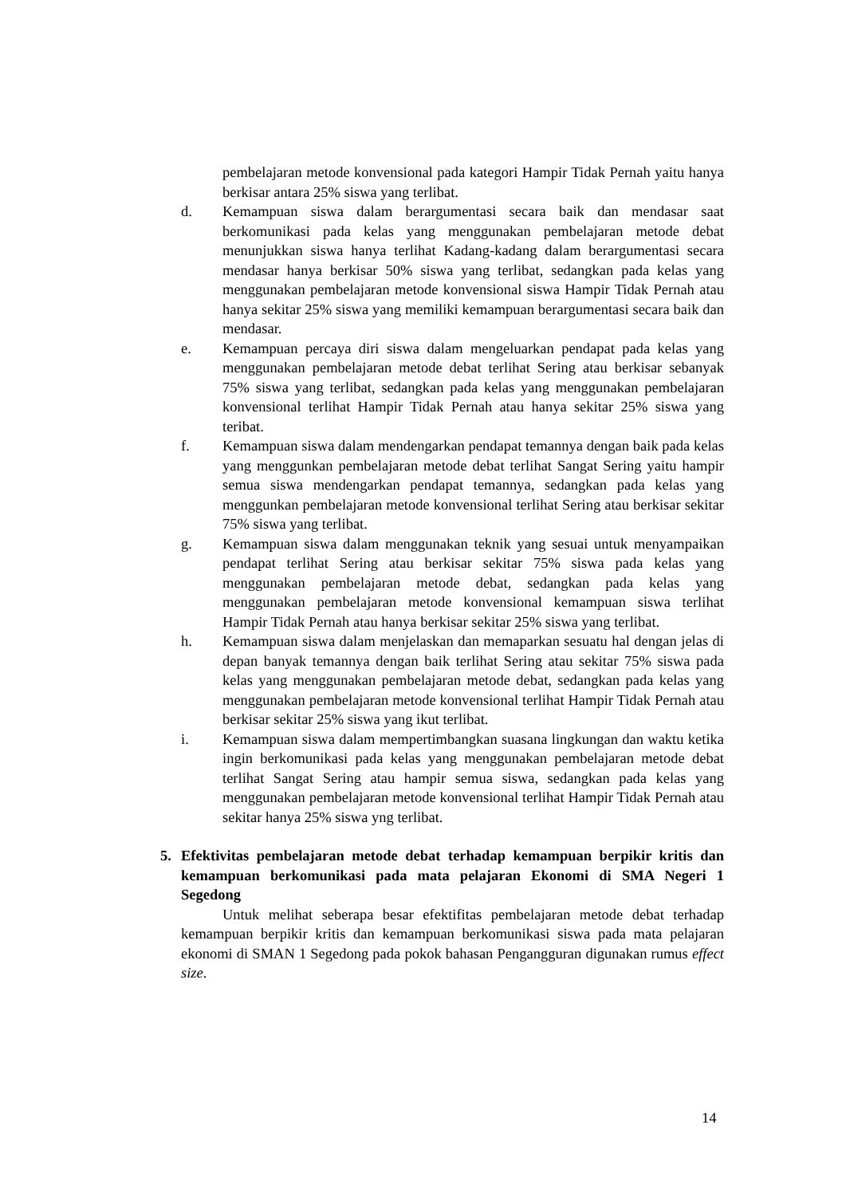pembelajaran metode konvensional pada kategori Hampir Tidak Pernah yaitu hanya berkisar antara 25% siswa yang terlibat.
d. Kemampuan siswa dalam berargumentasi secara baik dan mendasar saat berkomunikasi pada kelas yang menggunakan pembelajaran metode debat menunjukkan siswa hanya terlihat Kadang-kadang dalam berargumentasi secara mendasar hanya berkisar 50% siswa yang terlibat, sedangkan pada kelas yang menggunakan pembelajaran metode konvensional siswa Hampir Tidak Pernah atau hanya sekitar 25% siswa yang memiliki kemampuan berargumentasi secara baik dan mendasar.
e. Kemampuan percaya diri siswa dalam mengeluarkan pendapat pada kelas yang menggunakan pembelajaran metode debat terlihat Sering atau berkisar sebanyak 75% siswa yang terlibat, sedangkan pada kelas yang menggunakan pembelajaran konvensional terlihat Hampir Tidak Pernah atau hanya sekitar 25% siswa yang teribat.
f. Kemampuan siswa dalam mendengarkan pendapat temannya dengan baik pada kelas yang menggunkan pembelajaran metode debat terlihat Sangat Sering yaitu hampir semua siswa mendengarkan pendapat temannya, sedangkan pada kelas yang menggunkan pembelajaran metode konvensional terlihat Sering atau berkisar sekitar 75% siswa yang terlibat.
g. Kemampuan siswa dalam menggunakan teknik yang sesuai untuk menyampaikan pendapat terlihat Sering atau berkisar sekitar 75% siswa pada kelas yang menggunakan pembelajaran metode debat, sedangkan pada kelas yang menggunakan pembelajaran metode konvensional kemampuan siswa terlihat Hampir Tidak Pernah atau hanya berkisar sekitar 25% siswa yang terlibat.
h. Kemampuan siswa dalam menjelaskan dan memaparkan sesuatu hal dengan jelas di depan banyak temannya dengan baik terlihat Sering atau sekitar 75% siswa pada kelas yang menggunakan pembelajaran metode debat, sedangkan pada kelas yang menggunakan pembelajaran metode konvensional terlihat Hampir Tidak Pernah atau berkisar sekitar 25% siswa yang ikut terlibat.
i. Kemampuan siswa dalam mempertimbangkan suasana lingkungan dan waktu ketika ingin berkomunikasi pada kelas yang menggunakan pembelajaran metode debat terlihat Sangat Sering atau hampir semua siswa, sedangkan pada kelas yang menggunakan pembelajaran metode konvensional terlihat Hampir Tidak Pernah atau sekitar hanya 25% siswa yng terlibat.
5. Efektivitas pembelajaran metode debat terhadap kemampuan berpikir kritis dan kemampuan berkomunikasi pada mata pelajaran Ekonomi di SMA Negeri 1 Segedong
Untuk melihat seberapa besar efektifitas pembelajaran metode debat terhadap kemampuan berpikir kritis dan kemampuan berkomunikasi siswa pada mata pelajaran ekonomi di SMAN 1 Segedong pada pokok bahasan Pengangguran digunakan rumus effect size.
14